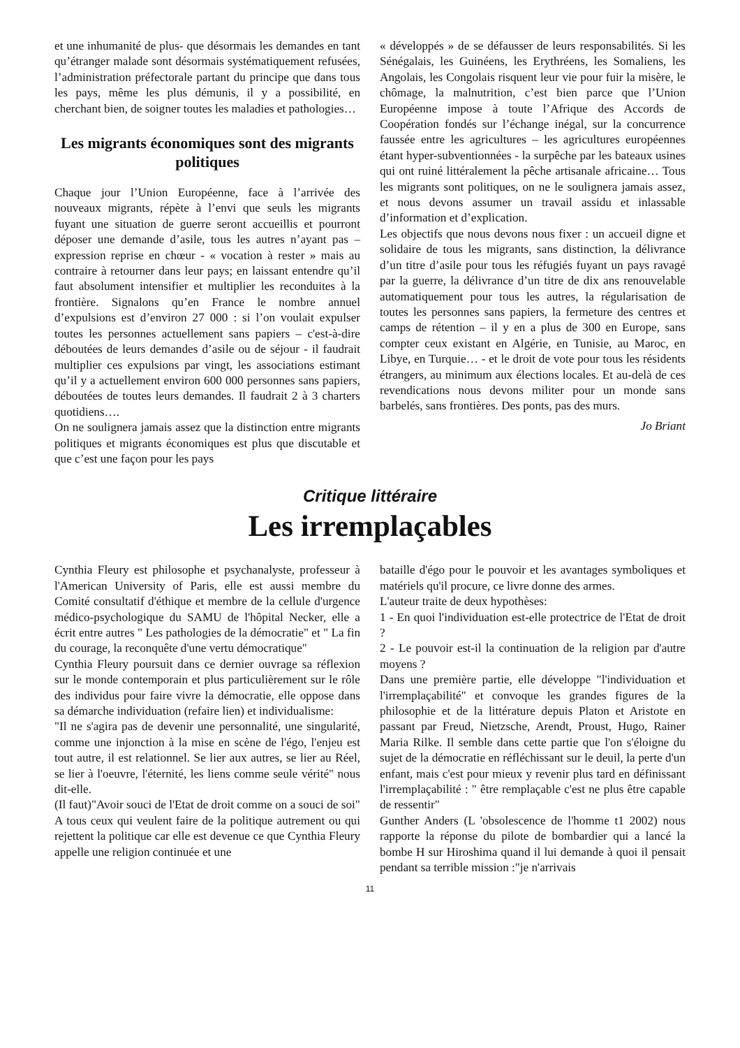et une inhumanité de plus- que désormais les demandes en tant qu’étranger malade sont désormais systématiquement refusées, l’administration préfectorale partant du principe que dans tous les pays, même les plus démunis, il y a possibilité, en cherchant bien, de soigner toutes les maladies et pathologies…
Les migrants économiques sont des migrants politiques
Chaque jour l’Union Européenne, face à l’arrivée des nouveaux migrants, répète à l’envi que seuls les migrants fuyant une situation de guerre seront accueillis et pourront déposer une demande d’asile, tous les autres n’ayant pas – expression reprise en chœur - « vocation à rester » mais au contraire à retourner dans leur pays; en laissant entendre qu’il faut absolument intensifier et multiplier les reconduites à la frontière. Signalons qu’en France le nombre annuel d’expulsions est d’environ 27 000 : si l’on voulait expulser toutes les personnes actuellement sans papiers – c'est-à-dire déboutées de leurs demandes d’asile ou de séjour - il faudrait multiplier ces expulsions par vingt, les associations estimant qu’il y a actuellement environ 600 000 personnes sans papiers, déboutées de toutes leurs demandes. Il faudrait 2 à 3 charters quotidiens….
On ne soulignera jamais assez que la distinction entre migrants politiques et migrants économiques est plus que discutable et que c’est une façon pour les pays
« développés » de se défausser de leurs responsabilités. Si les Sénégalais, les Guinéens, les Erythréens, les Somaliens, les Angolais, les Congolais risquent leur vie pour fuir la misère, le chômage, la malnutrition, c’est bien parce que l’Union Européenne impose à toute l’Afrique des Accords de Coopération fondés sur l’échange inégal, sur la concurrence faussée entre les agricultures – les agricultures européennes étant hyper-subventionnées - la surpêche par les bateaux usines qui ont ruiné littéralement la pêche artisanale africaine… Tous les migrants sont politiques, on ne le soulignera jamais assez, et nous devons assumer un travail assidu et inlassable d’information et d’explication.
Les objectifs que nous devons nous fixer : un accueil digne et solidaire de tous les migrants, sans distinction, la délivrance d’un titre d’asile pour tous les réfugiés fuyant un pays ravagé par la guerre, la délivrance d’un titre de dix ans renouvelable automatiquement pour tous les autres, la régularisation de toutes les personnes sans papiers, la fermeture des centres et camps de rétention – il y en a plus de 300 en Europe, sans compter ceux existant en Algérie, en Tunisie, au Maroc, en Libye, en Turquie… - et le droit de vote pour tous les résidents étrangers, au minimum aux élections locales. Et au-delà de ces revendications nous devons militer pour un monde sans barbelés, sans frontières. Des ponts, pas des murs.
Jo Briant
Critique littéraire
Les irremplaçables
Cynthia Fleury est philosophe et psychanalyste, professeur à l'American University of Paris, elle est aussi membre du Comité consultatif d'éthique et membre de la cellule d'urgence médico-psychologique du SAMU de l'hôpital Necker, elle a écrit entre autres " Les pathologies de la démocratie" et " La fin du courage, la reconquête d'une vertu démocratique"
Cynthia Fleury poursuit dans ce dernier ouvrage sa réflexion sur le monde contemporain et plus particulièrement sur le rôle des individus pour faire vivre la démocratie, elle oppose dans sa démarche individuation (refaire lien) et individualisme:
"Il ne s'agira pas de devenir une personnalité, une singularité, comme une injonction à la mise en scène de l'égo, l'enjeu est tout autre, il est relationnel. Se lier aux autres, se lier au Réel, se lier à l'oeuvre, l'éternité, les liens comme seule vérité" nous dit-elle.
(Il faut)"Avoir souci de l'Etat de droit comme on a souci de soi"
A tous ceux qui veulent faire de la politique autrement ou qui rejettent la politique car elle est devenue ce que Cynthia Fleury appelle une religion continuée et une
bataille d'égo pour le pouvoir et les avantages symboliques et matériels qu'il procure, ce livre donne des armes.
L'auteur traite de deux hypothèses:
1 - En quoi l'individuation est-elle protectrice de l'Etat de droit ?
2 - Le pouvoir est-il la continuation de la religion par d'autre moyens ?
Dans une première partie, elle développe "l'individuation et l'irremplaçabilité" et convoque les grandes figures de la philosophie et de la littérature depuis Platon et Aristote en passant par Freud, Nietzsche, Arendt, Proust, Hugo, Rainer Maria Rilke. Il semble dans cette partie que l'on s'éloigne du sujet de la démocratie en réfléchissant sur le deuil, la perte d'un enfant, mais c'est pour mieux y revenir plus tard en définissant l'irremplaçabilité : " être remplaçable c'est ne plus être capable de ressentir"
Gunther Anders (L 'obsolescence de l'homme t1 2002) nous rapporte la réponse du pilote de bombardier qui a lancé la bombe H sur Hiroshima quand il lui demande à quoi il pensait pendant sa terrible mission :"je n'arrivais
11